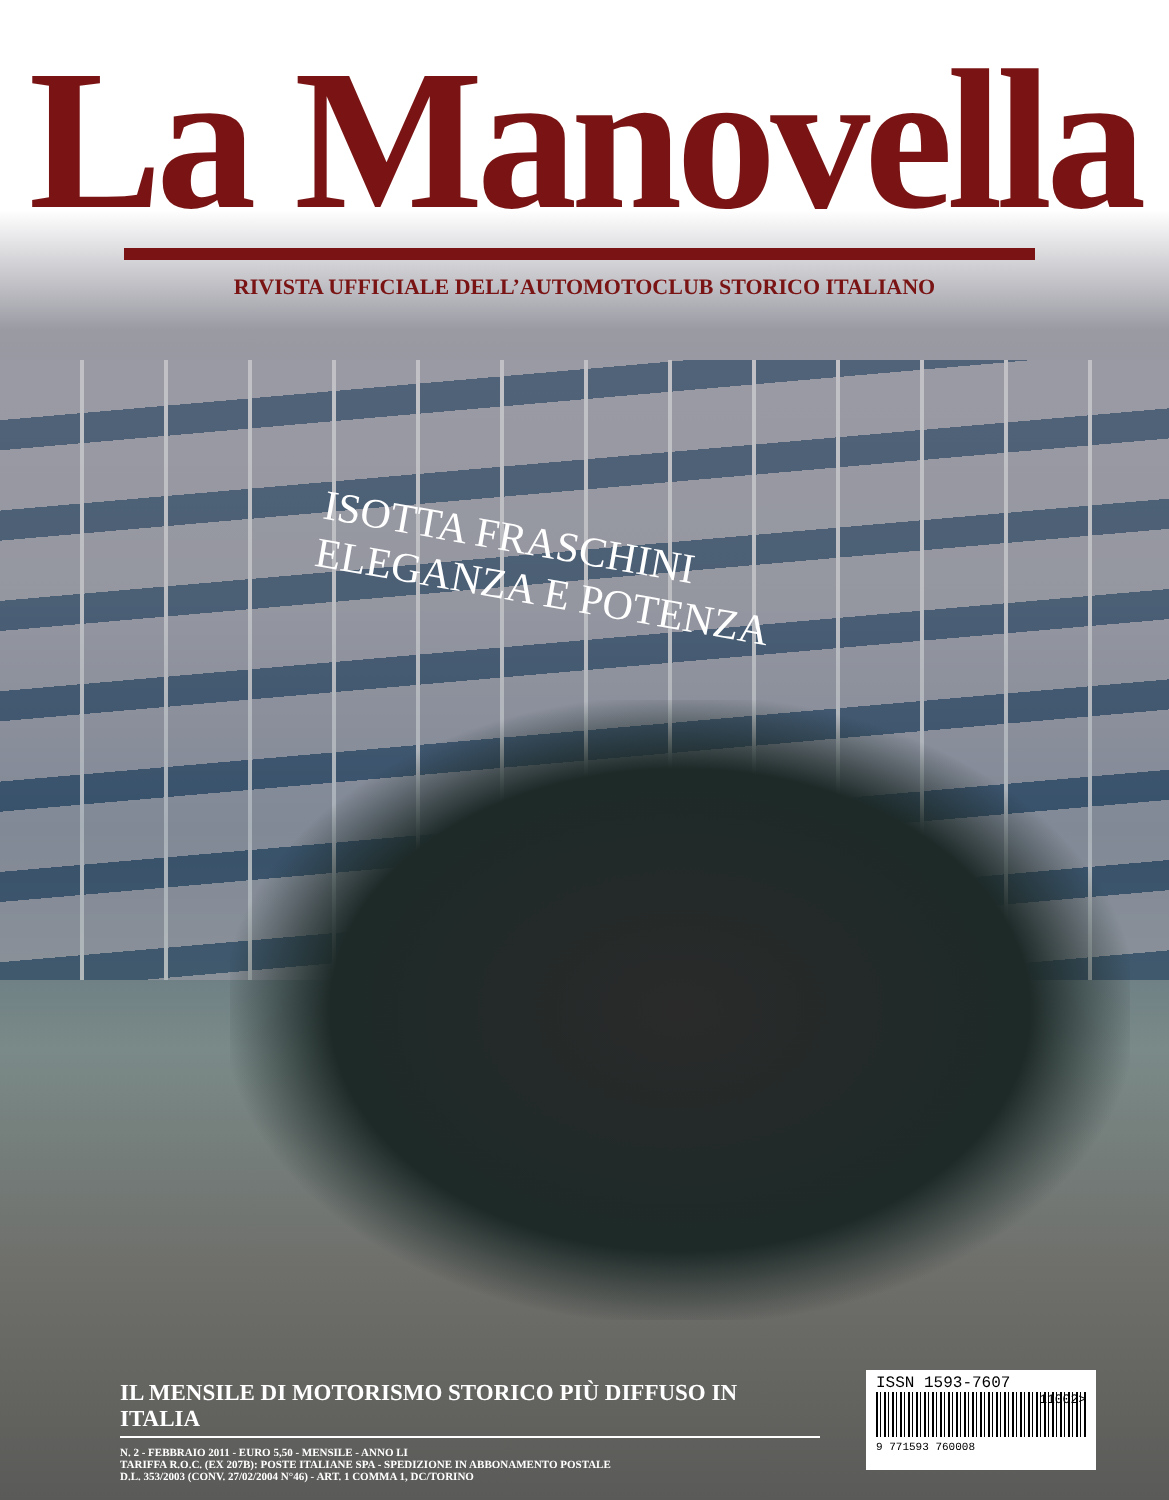La Manovella
RIVISTA UFFICIALE DELL’AUTOMOTOCLUB STORICO ITALIANO
ISOTTA FRASCHINI
ELEGANZA E POTENZA
IL MENSILE DI MOTORISMO STORICO PIÙ DIFFUSO IN ITALIA
N. 2 - FEBBRAIO 2011 - EURO 5,50 - MENSILE - ANNO LI
TARIFFA R.O.C. (EX 207B): POSTE ITALIANE SPA - SPEDIZIONE IN ABBONAMENTO POSTALE
D.L. 353/2003 (CONV. 27/02/2004 N°46) - ART. 1 COMMA 1, DC/TORINO
ISSN 1593-7607
11002>
9 771593 760008